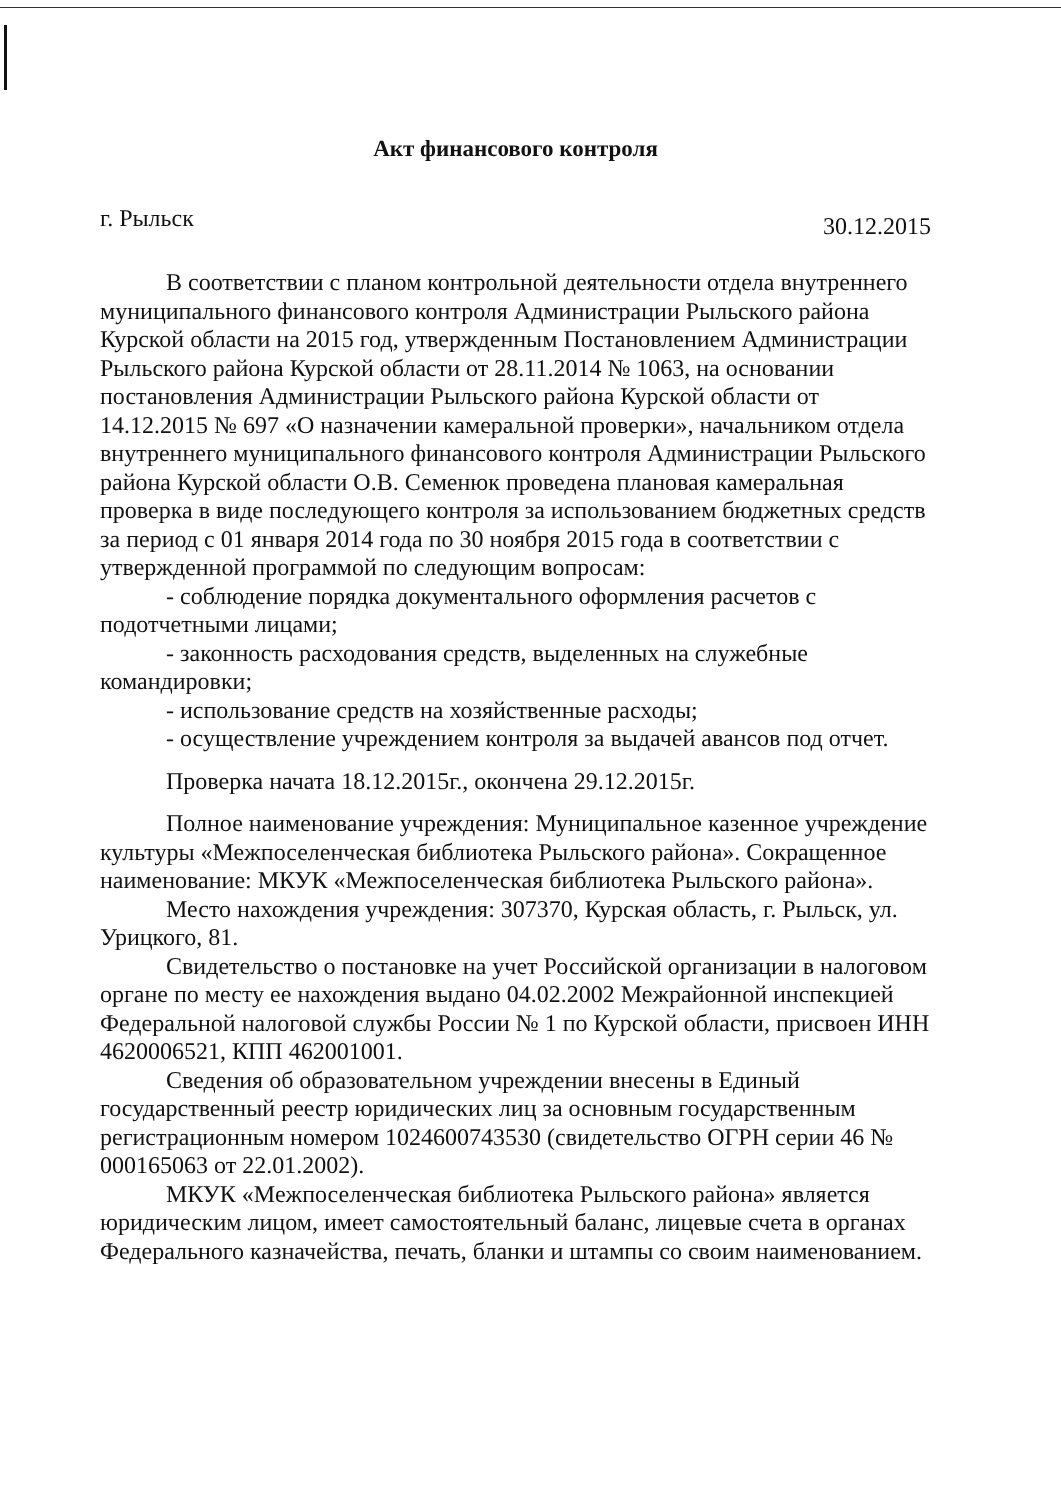Акт финансового контроля
г. Рыльск 30.12.2015
В соответствии с планом контрольной деятельности отдела внутреннего муниципального финансового контроля Администрации Рыльского района Курской области на 2015 год, утвержденным Постановлением Администрации Рыльского района Курской области от 28.11.2014 № 1063, на основании постановления Администрации Рыльского района Курской области от 14.12.2015 № 697 «О назначении камеральной проверки», начальником отдела внутреннего муниципального финансового контроля Администрации Рыльского района Курской области О.В. Семенюк проведена плановая камеральная проверка в виде последующего контроля за использованием бюджетных средств за период с 01 января 2014 года по 30 ноября 2015 года в соответствии с утвержденной программой по следующим вопросам:
- соблюдение порядка документального оформления расчетов с подотчетными лицами;
- законность расходования средств, выделенных на служебные командировки;
- использование средств на хозяйственные расходы;
- осуществление учреждением контроля за выдачей авансов под отчет.
Проверка начата 18.12.2015г., окончена 29.12.2015г.
Полное наименование учреждения: Муниципальное казенное учреждение культуры «Межпоселенческая библиотека Рыльского района». Сокращенное наименование: МКУК «Межпоселенческая библиотека Рыльского района».
Место нахождения учреждения: 307370, Курская область, г. Рыльск, ул. Урицкого, 81.
Свидетельство о постановке на учет Российской организации в налоговом органе по месту ее нахождения выдано 04.02.2002 Межрайонной инспекцией Федеральной налоговой службы России № 1 по Курской области, присвоен ИНН 4620006521, КПП 462001001.
Сведения об образовательном учреждении внесены в Единый государственный реестр юридических лиц за основным государственным регистрационным номером 1024600743530 (свидетельство ОГРН серии 46 № 000165063 от 22.01.2002).
МКУК «Межпоселенческая библиотека Рыльского района» является юридическим лицом, имеет самостоятельный баланс, лицевые счета в органах Федерального казначейства, печать, бланки и штампы со своим наименованием.